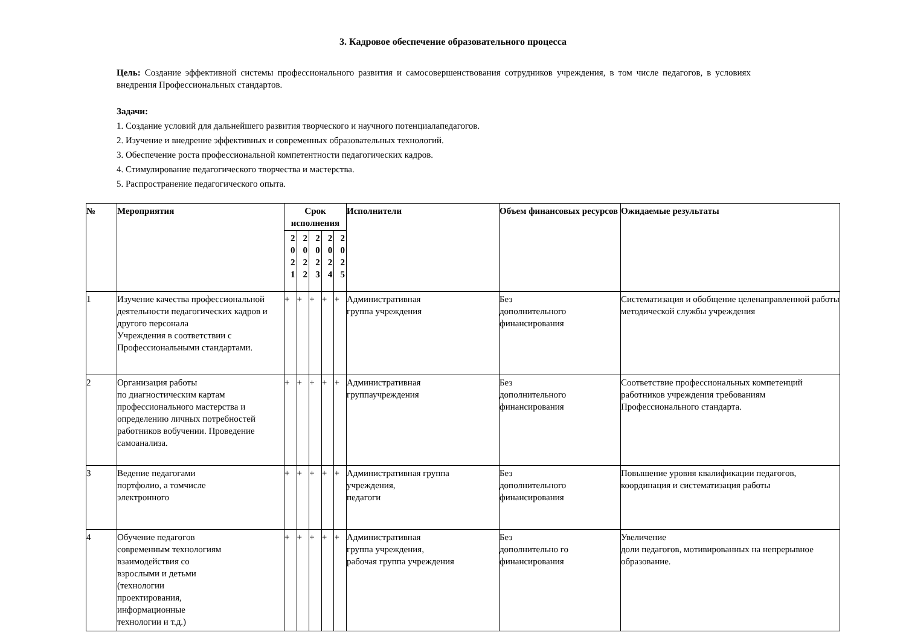3. Кадровое обеспечение образовательного процесса
Цель: Создание эффективной системы профессионального развития и самосовершенствования сотрудников учреждения, в том числе педагогов, в условиях внедрения Профессиональных стандартов.
Задачи:
1. Создание условий для дальнейшего развития творческого и научного потенциалапедагогов.
2. Изучение и внедрение эффективных и современных образовательных технологий.
3. Обеспечение роста профессиональной компетентности педагогических кадров.
4. Стимулирование педагогического творчества и мастерства.
5. Распространение педагогического опыта.
| № | Мероприятия | Срок исполнения | | | | | Исполнители | Объем финансовых ресурсов | Ожидаемые результаты |
| --- | --- | --- | --- | --- | --- | --- | --- | --- | --- |
| | | 2 0 2 1 | 2 0 2 2 | 2 0 2 3 | 2 0 2 4 | 2 0 2 5 | | | |
| 1 | Изучение качества профессиональной деятельности педагогических кадров и другого персонала Учреждения в соответствии с Профессиональными стандартами. | + | + | + | + | + | Административная группа учреждения | Без дополнительного финансирования | Систематизация и обобщение целенаправленной работы методической службы учреждения |
| 2 | Организация работы по диагностическим картам профессионального мастерства и определению личных потребностей работников вобучении. Проведение самоанализа. | + | + | + | + | + | Административная группаучреждения | Без дополнительного финансирования | Соответствие профессиональных компетенций работников учреждения требованиям Профессионального стандарта. |
| 3 | Ведение педагогами портфолио, а томчисле электронного | + | + | + | + | + | Административная группа учреждения, педагоги | Без дополнительного финансирования | Повышение уровня квалификации педагогов, координация и систематизация работы |
| 4 | Обучение педагогов современным технологиям взаимодействия со взрослыми и детьми (технологии проектирования, информационные технологии и т.д.) | + | + | + | + | + | Административная группа учреждения, рабочая группа учреждения | Без дополнительно го финансирования | Увеличение доли педагогов, мотивированных на непрерывное образование. |